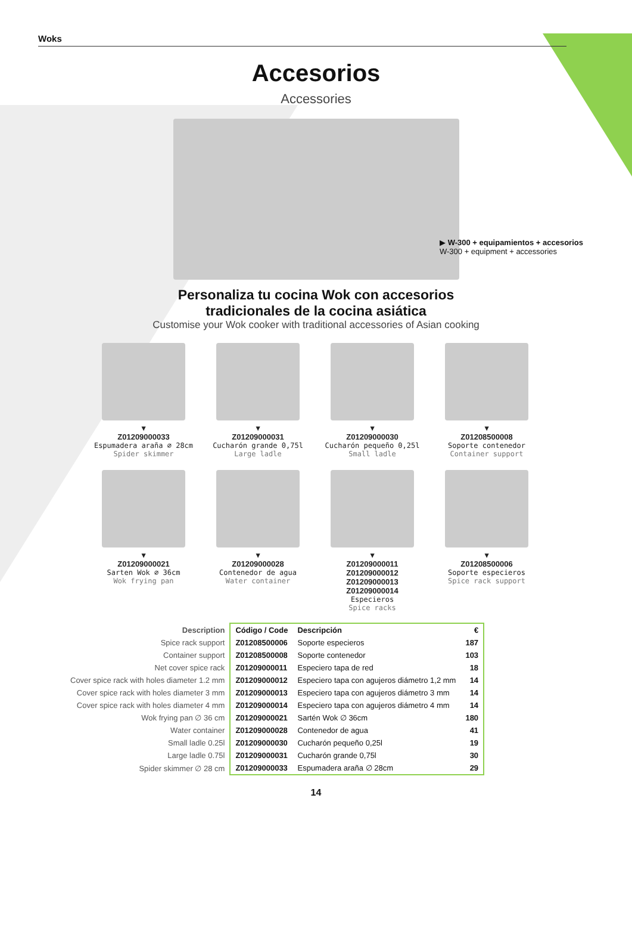Woks
Accesorios
Accessories
▶ W-300 + equipamientos + accesorios
W-300 + equipment + accessories
Personaliza tu cocina Wok con accesorios
tradicionales de la cocina asiática
Customise your Wok cooker with traditional accessories of Asian cooking
▼
Z01209000033
Espumadera araña ∅ 28cm
Spider skimmer
▼
Z01209000031
Cucharón grande 0,75l
Large ladle
▼
Z01209000030
Cucharón pequeño 0,25l
Small ladle
▼
Z01208500008
Soporte contenedor
Container support
▼
Z01209000021
Sarten Wok ∅ 36cm
Wok frying pan
▼
Z01209000028
Contenedor de agua
Water container
▼
Z01209000011
Z01209000012
Z01209000013
Z01209000014
Especieros
Spice racks
▼
Z01208500006
Soporte especieros
Spice rack support
| Description | Código / Code | Descripción | € |
| --- | --- | --- | --- |
| Spice rack support | Z01208500006 | Soporte especieros | 187 |
| Container support | Z01208500008 | Soporte contenedor | 103 |
| Net cover spice rack | Z01209000011 | Especiero tapa de red | 18 |
| Cover spice rack with holes diameter 1.2 mm | Z01209000012 | Especiero tapa con agujeros diámetro 1,2 mm | 14 |
| Cover spice rack with holes diameter 3 mm | Z01209000013 | Especiero tapa con agujeros diámetro 3 mm | 14 |
| Cover spice rack with holes diameter 4 mm | Z01209000014 | Especiero tapa con agujeros diámetro 4 mm | 14 |
| Wok frying pan ∅ 36 cm | Z01209000021 | Sartén Wok ∅ 36cm | 180 |
| Water container | Z01209000028 | Contenedor de agua | 41 |
| Small ladle 0.25l | Z01209000030 | Cucharón pequeño 0,25l | 19 |
| Large ladle 0.75l | Z01209000031 | Cucharón grande 0,75l | 30 |
| Spider skimmer ∅ 28 cm | Z01209000033 | Espumadera araña ∅ 28cm | 29 |
14